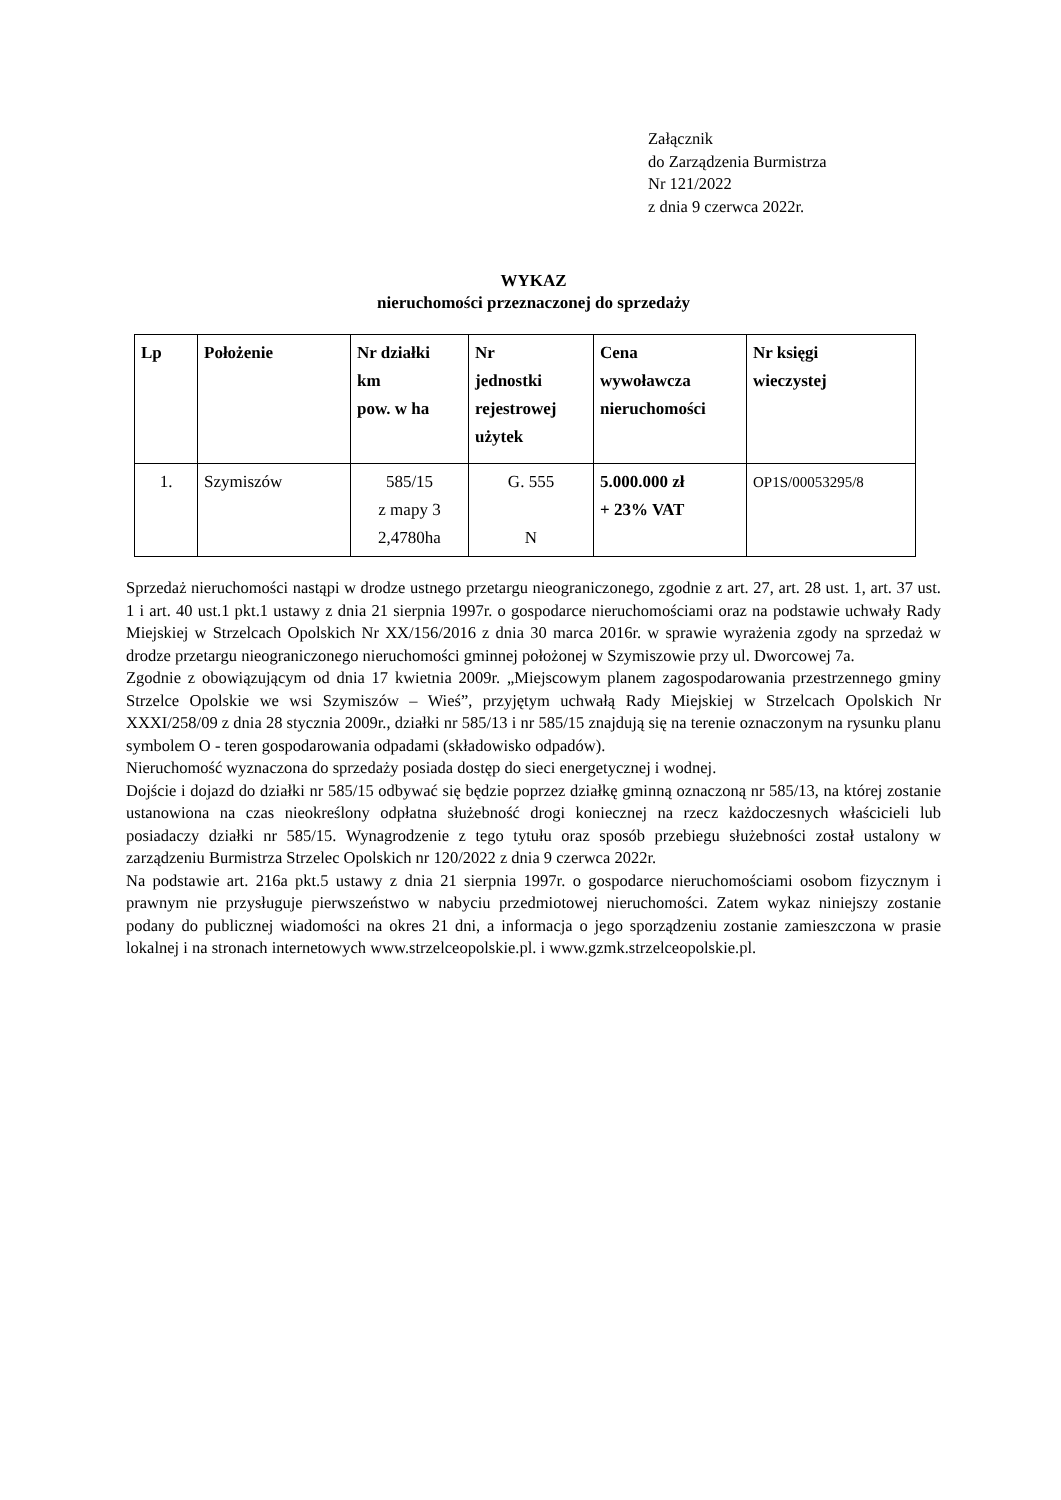Załącznik
do Zarządzenia Burmistrza
Nr 121/2022
z dnia 9 czerwca 2022r.
WYKAZ
nieruchomości przeznaczonej do sprzedaży
| Lp | Położenie | Nr działki km pow. w ha | Nr jednostki rejestrowej użytek | Cena wywoławcza nieruchomości | Nr księgi wieczystej |
| --- | --- | --- | --- | --- | --- |
| 1. | Szymiszów | 585/15 z mapy 3 2,4780ha | G. 555 N | 5.000.000 zł + 23% VAT | OP1S/00053295/8 |
Sprzedaż nieruchomości nastąpi w drodze ustnego przetargu nieograniczonego, zgodnie z art. 27, art. 28 ust. 1, art. 37 ust. 1 i art. 40 ust.1 pkt.1 ustawy z dnia 21 sierpnia 1997r. o gospodarce nieruchomościami oraz na podstawie uchwały Rady Miejskiej w Strzelcach Opolskich Nr XX/156/2016 z dnia 30 marca 2016r. w sprawie wyrażenia zgody na sprzedaż w drodze przetargu nieograniczonego nieruchomości gminnej położonej w Szymiszowie przy ul. Dworcowej 7a.
Zgodnie z obowiązującym od dnia 17 kwietnia 2009r. „Miejscowym planem zagospodarowania przestrzennego gminy Strzelce Opolskie we wsi Szymiszów – Wieś”, przyjętym uchwałą Rady Miejskiej w Strzelcach Opolskich Nr XXXI/258/09 z dnia 28 stycznia 2009r., działki nr 585/13 i nr 585/15 znajdują się na terenie oznaczonym na rysunku planu symbolem O - teren gospodarowania odpadami (składowisko odpadów).
Nieruchomość wyznaczona do sprzedaży posiada dostęp do sieci energetycznej i wodnej.
Dojście i dojazd do działki nr 585/15 odbywać się będzie poprzez działkę gminną oznaczoną nr 585/13, na której zostanie ustanowiona na czas nieokreślony odpłatna służebność drogi koniecznej na rzecz każdoczesnych właścicieli lub posiadaczy działki nr 585/15. Wynagrodzenie z tego tytułu oraz sposób przebiegu służebności został ustalony w zarządzeniu Burmistrza Strzelec Opolskich nr 120/2022 z dnia 9 czerwca 2022r.
Na podstawie art. 216a pkt.5 ustawy z dnia 21 sierpnia 1997r. o gospodarce nieruchomościami osobom fizycznym i prawnym nie przysługuje pierwszeństwo w nabyciu przedmiotowej nieruchomości. Zatem wykaz niniejszy zostanie podany do publicznej wiadomości na okres 21 dni, a informacja o jego sporządzeniu zostanie zamieszczona w prasie lokalnej i na stronach internetowych www.strzelceopolskie.pl. i www.gzmk.strzelceopolskie.pl.